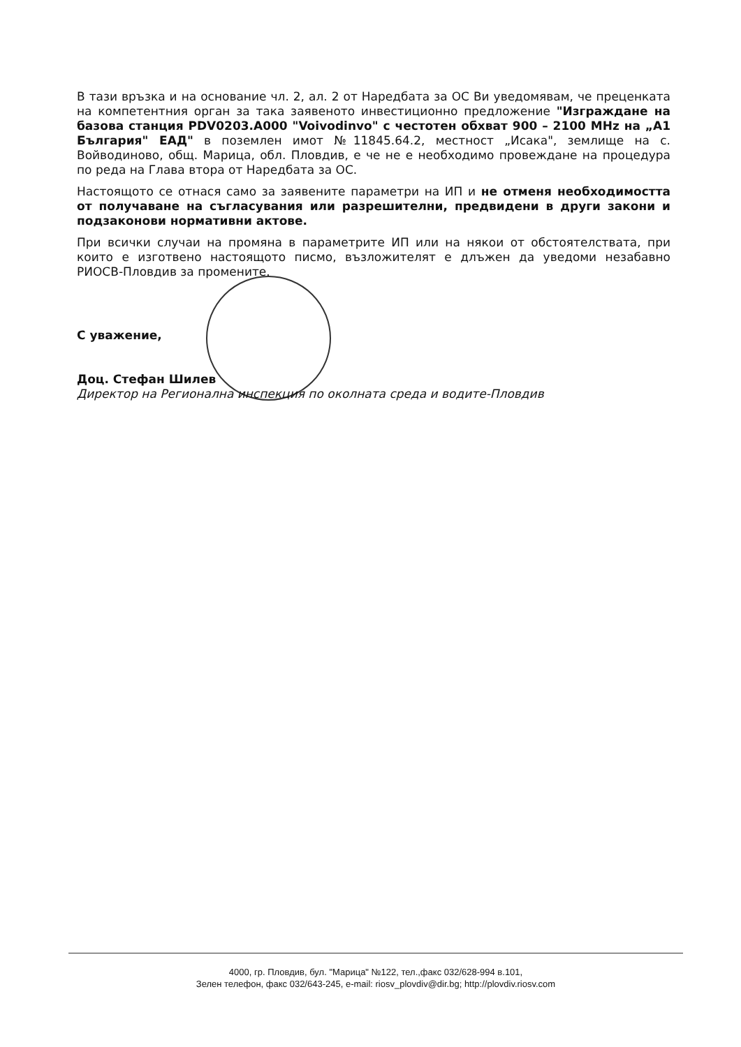В тази връзка и на основание чл. 2, ал. 2 от Наредбата за ОС Ви уведомявам, че преценката на компетентния орган за така заявеното инвестиционно предложение "Изграждане на базова станция PDV0203.A000 "Voivodinvo" с честотен обхват 900 – 2100 MHz на „А1 България" ЕАД" в поземлен имот №11845.64.2, местност „Исака", землище на с. Войводиново, общ. Марица, обл. Пловдив, е че не е необходимо провеждане на процедура по реда на Глава втора от Наредбата за ОС.
Настоящото се отнася само за заявените параметри на ИП и не отменя необходимостта от получаване на съгласувания или разрешителни, предвидени в други закони и подзаконови нормативни актове.
При всички случаи на промяна в параметрите ИП или на някои от обстоятелствата, при които е изготвено настоящото писмо, възложителят е длъжен да уведоми незабавно РИОСВ-Пловдив за промените.
С уважение,
Доц. Стефан Шилев
Директор на Регионална инспекция по околната среда и водите-Пловдив
4000, гр. Пловдив, бул. "Марица" №122, тел.,факс 032/628-994 в.101,
Зелен телефон, факс 032/643-245, e-mail: riosv_plovdiv@dir.bg; http://plovdiv.riosv.com